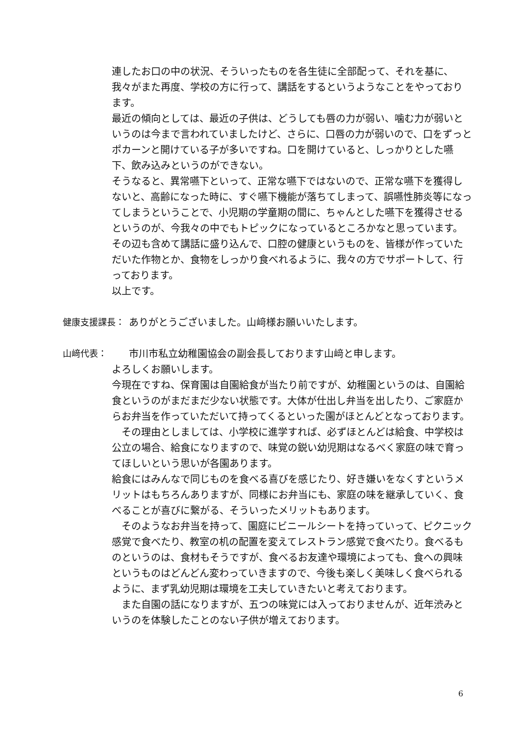連したお口の中の状況、そういったものを各生徒に全部配って、それを基に、我々がまた再度、学校の方に行って、講話をするというようなことをやっております。
最近の傾向としては、最近の子供は、どうしても唇の力が弱い、噛む力が弱いというのは今まで言われていましたけど、さらに、口唇の力が弱いので、口をずっとポカーンと開けている子が多いですね。口を開けていると、しっかりとした嚥下、飲み込みというのができない。
そうなると、異常嚥下といって、正常な嚥下ではないので、正常な嚥下を獲得しないと、高齢になった時に、すぐ嚥下機能が落ちてしまって、誤嚥性肺炎等になってしまうということで、小児期の学童期の間に、ちゃんとした嚥下を獲得させるというのが、今我々の中でもトピックになっているところかなと思っています。
その辺も含めて講話に盛り込んで、口腔の健康というものを、皆様が作っていただいた作物とか、食物をしっかり食べれるように、我々の方でサポートして、行っております。
以上です。
健康支援課長： ありがとうございました。山﨑様お願いいたします。
山﨑代表： 市川市私立幼稚園協会の副会長しております山﨑と申します。
よろしくお願いします。
今現在ですね、保育園は自園給食が当たり前ですが、幼稚園というのは、自園給食というのがまだまだ少ない状態です。大体が仕出し弁当を出したり、ご家庭からお弁当を作っていただいて持ってくるといった園がほとんどとなっております。
　その理由としましては、小学校に進学すれば、必ずほとんどは給食、中学校は公立の場合、給食になりますので、味覚の鋭い幼児期はなるべく家庭の味で育ってほしいという思いが各園あります。
給食にはみんなで同じものを食べる喜びを感じたり、好き嫌いをなくすというメリットはもちろんありますが、同様にお弁当にも、家庭の味を継承していく、食べることが喜びに繋がる、そういったメリットもあります。
　そのようなお弁当を持って、園庭にビニールシートを持っていって、ピクニック感覚で食べたり、教室の机の配置を変えてレストラン感覚で食べたり。食べるものというのは、食材もそうですが、食べるお友達や環境によっても、食への興味というものはどんどん変わっていきますので、今後も楽しく美味しく食べられるように、まず乳幼児期は環境を工夫していきたいと考えております。
　また自園の話になりますが、五つの味覚には入っておりませんが、近年渋みというのを体験したことのない子供が増えております。
6